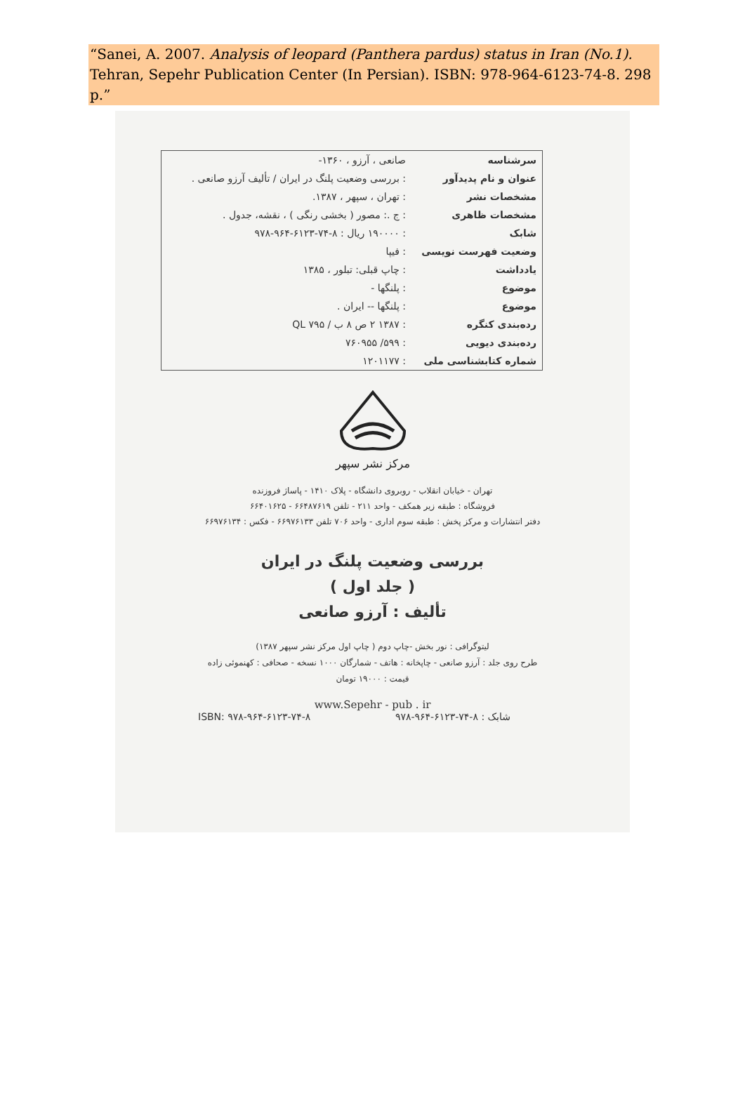“Sanei, A. 2007. Analysis of leopard (Panthera pardus) status in Iran (No.1). Tehran, Sepehr Publication Center (In Persian). ISBN: 978-964-6123-74-8. 298 p.”
| سرشناسه | صانعی ، آرزو ، ۱۳۶۰- |
| عنوان و نام پدیدآور | : بررسی وضعیت پلنگ در ایران / تألیف آرزو صانعی . |
| مشخصات نشر | : تهران ، سپهر ، ۱۳۸۷. |
| مشخصات ظاهری | : ج .: مصور ( بخشی رنگی ) ، نقشه، جدول . |
| شابک | : ۱۹۰۰۰۰ ریال : ۸-۷۴-۶۱۲۳-۹۶۴-۹۷۸ |
| وضعیت فهرست نویسی | : فیپا |
| یادداشت | : چاپ قبلی: تبلور ، ۱۳۸۵ |
| موضوع | : پلنگها - |
| موضوع | : پلنگها -- ایران . |
| رده‌بندی کنگره | : ۱۳۸۷ ۲ ص ۸ ب / QL ۷۹۵ |
| رده‌بندی دیویی | : ۵۹۹/ ۷۶۰۹۵۵ |
| شماره کتابشناسی ملی | : ۱۲۰۱۱۷۷ |
مرکز نشر سپهر
تهران - خیابان انقلاب - روبروی دانشگاه - پلاک ۱۴۱۰ - پاساژ فروزنده
فروشگاه : طبقه زیر همکف - واحد ۲۱۱ - تلفن ۶۶۴۸۷۶۱۹ - ۶۶۴۰۱۶۲۵
دفتر انتشارات و مرکز پخش : طبقه سوم اداری - واحد ۷۰۶ تلفن ۶۶۹۷۶۱۳۳ - فکس : ۶۶۹۷۶۱۳۴
بررسی وضعیت پلنگ در ایران
( جلد اول )
تألیف : آرزو صانعی
لیتوگرافی : نور بخش -چاپ دوم ( چاپ اول مرکز نشر سپهر ۱۳۸۷)
طرح روی جلد : آرزو صانعی - چاپخانه : هاتف - شمارگان ۱۰۰۰ نسخه - صحافی : کهنموئی زاده
قیمت : ۱۹۰۰۰ تومان
www.Sepehr - pub . ir
شابک : ۸-۷۴-۶۱۲۳-۹۶۴-۹۷۸ ISBN: ۹۷۸-۹۶۴-۶۱۲۳-۷۴-۸